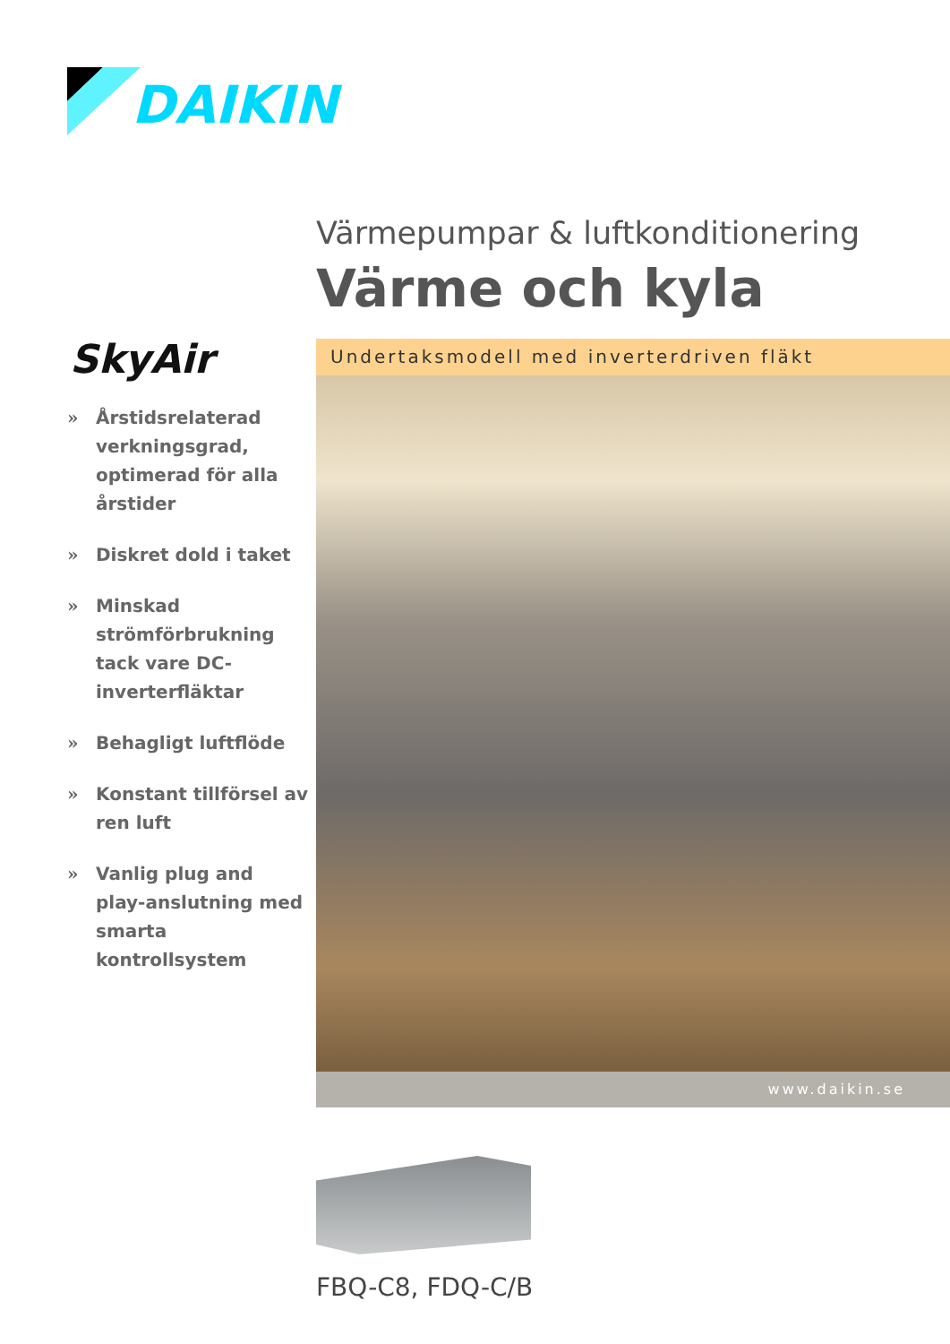DAIKIN
Värmepumpar & luftkonditionering
Värme och kyla
SkyAir
» Årstidsrelaterad verkningsgrad, optimerad för alla årstider
» Diskret dold i taket
» Minskad strömförbrukning tack vare DC-inverterfläktar
» Behagligt luftflöde
» Konstant tillförsel av ren luft
» Vanlig plug and play-anslutning med smarta kontrollsystem
Undertaksmodell med inverterdriven fläkt
www.daikin.se
FBQ-C8, FDQ-C/B